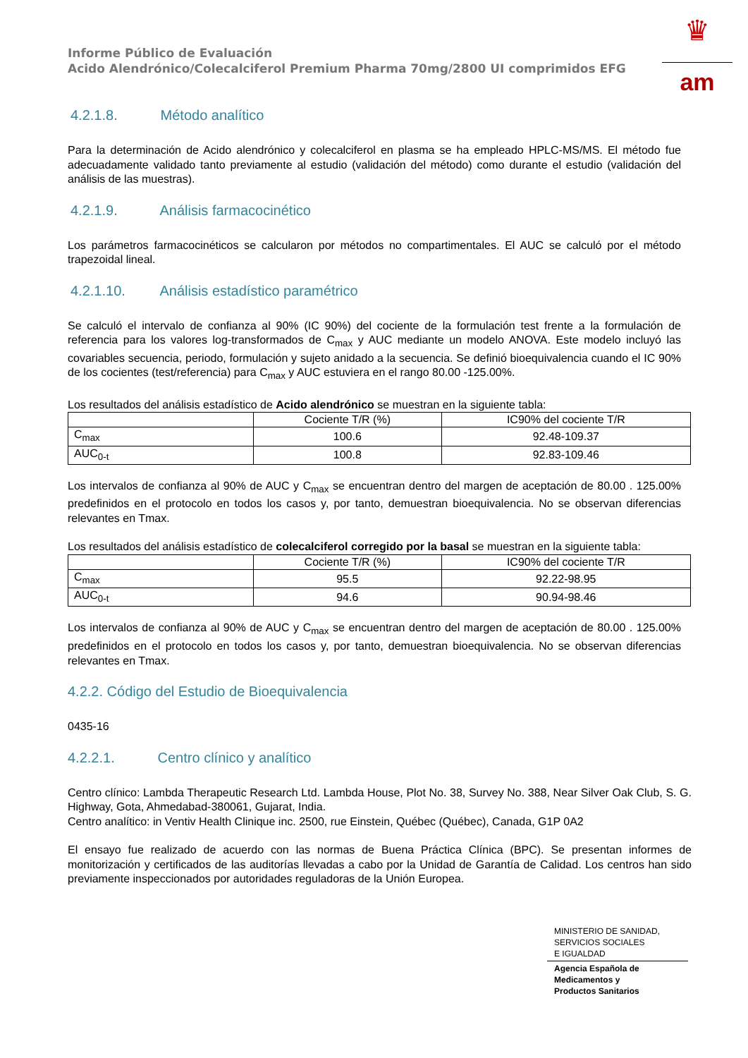♛
am
Informe Público de Evaluación
Acido Alendrónico/Colecalciferol Premium Pharma 70mg/2800 UI comprimidos EFG
4.2.1.8. Método analítico
Para la determinación de Acido alendrónico y colecalciferol en plasma se ha empleado HPLC-MS/MS. El método fue adecuadamente validado tanto previamente al estudio (validación del método) como durante el estudio (validación del análisis de las muestras).
4.2.1.9. Análisis farmacocinético
Los parámetros farmacocinéticos se calcularon por métodos no compartimentales. El AUC se calculó por el método trapezoidal lineal.
4.2.1.10. Análisis estadístico paramétrico
Se calculó el intervalo de confianza al 90% (IC 90%) del cociente de la formulación test frente a la formulación de referencia para los valores log-transformados de C<sub>max</sub> y AUC mediante un modelo ANOVA. Este modelo incluyó las covariables secuencia, periodo, formulación y sujeto anidado a la secuencia. Se definió bioequivalencia cuando el IC 90% de los cocientes (test/referencia) para C<sub>max</sub> y AUC estuviera en el rango 80.00 -125.00%.
Los resultados del análisis estadístico de Acido alendrónico se muestran en la siguiente tabla:
| | Cociente T/R (%) | IC90% del cociente T/R |
| --- | --- | --- |
| C<sub>max</sub> | 100.6 | 92.48-109.37 |
| AUC<sub>0-t</sub> | 100.8 | 92.83-109.46 |
Los intervalos de confianza al 90% de AUC y C<sub>max</sub> se encuentran dentro del margen de aceptación de 80.00 . 125.00% predefinidos en el protocolo en todos los casos y, por tanto, demuestran bioequivalencia. No se observan diferencias relevantes en Tmax.
Los resultados del análisis estadístico de colecalciferol corregido por la basal se muestran en la siguiente tabla:
| | Cociente T/R (%) | IC90% del cociente T/R |
| --- | --- | --- |
| C<sub>max</sub> | 95.5 | 92.22-98.95 |
| AUC<sub>0-t</sub> | 94.6 | 90.94-98.46 |
Los intervalos de confianza al 90% de AUC y C<sub>max</sub> se encuentran dentro del margen de aceptación de 80.00 . 125.00% predefinidos en el protocolo en todos los casos y, por tanto, demuestran bioequivalencia. No se observan diferencias relevantes en Tmax.
4.2.2. Código del Estudio de Bioequivalencia
0435-16
4.2.2.1. Centro clínico y analítico
Centro clínico: Lambda Therapeutic Research Ltd. Lambda House, Plot No. 38, Survey No. 388, Near Silver Oak Club, S. G. Highway, Gota, Ahmedabad-380061, Gujarat, India.
Centro analítico: in Ventiv Health Clinique inc. 2500, rue Einstein, Québec (Québec), Canada, G1P 0A2
El ensayo fue realizado de acuerdo con las normas de Buena Práctica Clínica (BPC). Se presentan informes de monitorización y certificados de las auditorías llevadas a cabo por la Unidad de Garantía de Calidad. Los centros han sido previamente inspeccionados por autoridades reguladoras de la Unión Europea.
MINISTERIO DE SANIDAD,
SERVICIOS SOCIALES
E IGUALDAD
Agencia Española de
Medicamentos y
Productos Sanitarios